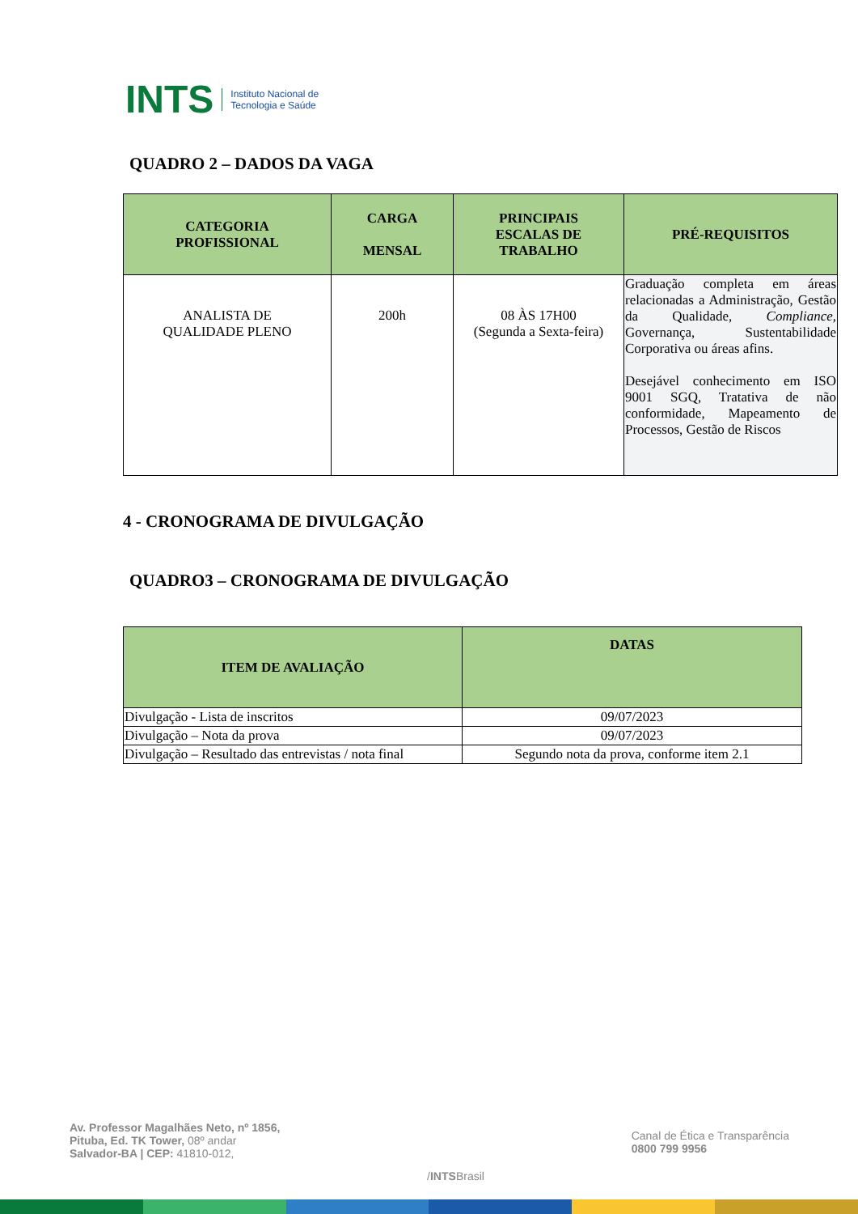INTS Instituto Nacional de
Tecnologia e Saúde
QUADRO 2 – DADOS DA VAGA
| CATEGORIA PROFISSIONAL | CARGA MENSAL | PRINCIPAIS ESCALAS DE TRABALHO | PRÉ-REQUISITOS |
| --- | --- | --- | --- |
| ANALISTA DE QUALIDADE PLENO | 200h | 08 ÀS 17H00 (Segunda a Sexta-feira) | Graduação completa em áreas relacionadas a Administração, Gestão da Qualidade, Compliance, Governança, Sustentabilidade Corporativa ou áreas afins. Desejável conhecimento em ISO 9001 SGQ, Tratativa de não conformidade, Mapeamento de Processos, Gestão de Riscos |
4 - CRONOGRAMA DE DIVULGAÇÃO
QUADRO3 – CRONOGRAMA DE DIVULGAÇÃO
| ITEM DE AVALIAÇÃO | DATAS |
| --- | --- |
| Divulgação - Lista de inscritos | 09/07/2023 |
| Divulgação – Nota da prova | 09/07/2023 |
| Divulgação – Resultado das entrevistas / nota final | Segundo nota da prova, conforme item 2.1 |
Av. Professor Magalhães Neto, nº 1856,
Pituba, Ed. TK Tower, 08º andar
Salvador-BA | CEP: 41810-012,
/INTSBrasil
Canal de Ética e Transparência
0800 799 9956